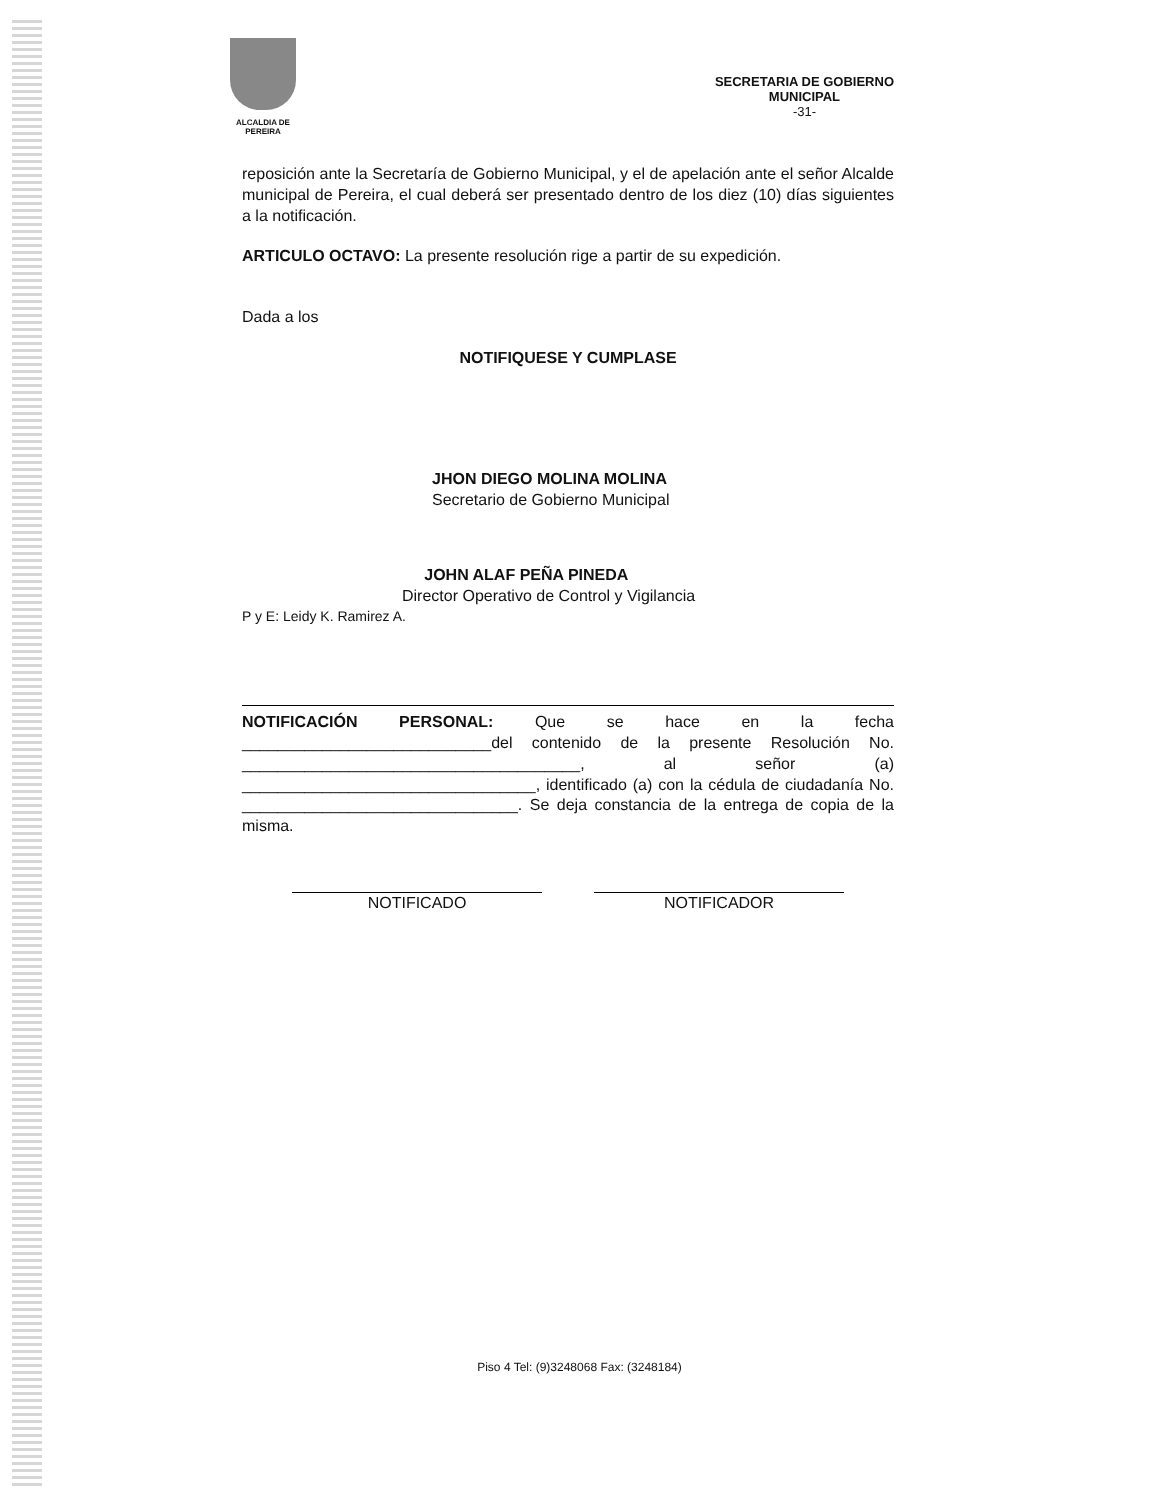ALCALDIA DE PEREIRA
SECRETARIA DE GOBIERNO
MUNICIPAL
-31-
reposición ante la Secretaría de Gobierno Municipal, y el de apelación ante el señor Alcalde municipal de Pereira, el cual deberá ser presentado dentro de los diez (10) días siguientes a la notificación.
ARTICULO OCTAVO: La presente resolución rige a partir de su expedición.
Dada a los
NOTIFIQUESE Y CUMPLASE
JHON DIEGO MOLINA MOLINA
Secretario de Gobierno Municipal
JOHN ALAF PEÑA PINEDA
Director Operativo de Control y Vigilancia
P y E: Leidy K. Ramirez A.
NOTIFICACIÓN PERSONAL: Que se hace en la fecha ____________________________del contenido de la presente Resolución No. ______________________________________, al señor (a) _________________________________, identificado (a) con la cédula de ciudadanía No. _______________________________. Se deja constancia de la entrega de copia de la misma.
NOTIFICADO NOTIFICADOR
Piso 4 Tel: (9)3248068 Fax: (3248184)